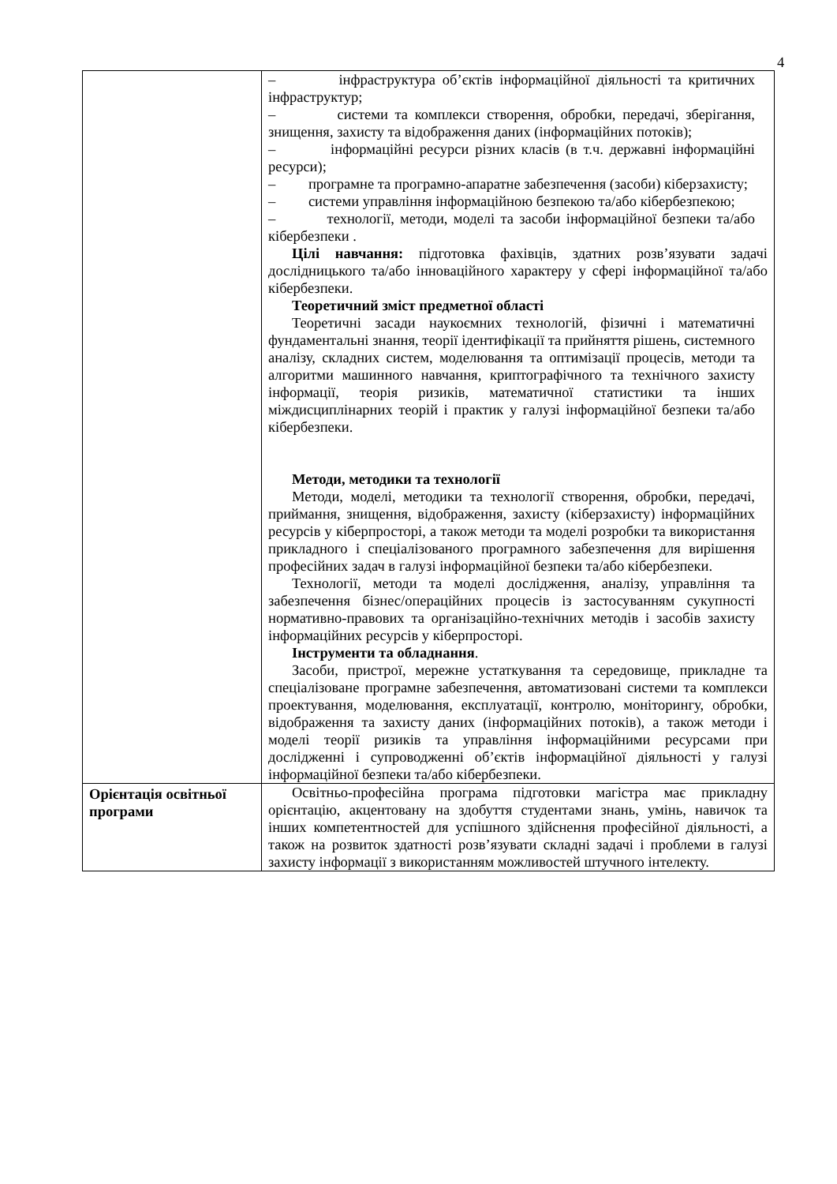4
| | – інфраструктура об’єктів інформаційної діяльності та критичних інфраструктур; – системи та комплекси створення, обробки, передачі, зберігання, знищення, захисту та відображення даних (інформаційних потоків); – інформаційні ресурси різних класів (в т.ч. державні інформаційні ресурси); – програмне та програмно-апаратне забезпечення (засоби) кіберзахисту; – системи управління інформаційною безпекою та/або кібербезпекою; – технології, методи, моделі та засоби інформаційної безпеки та/або кібербезпеки . Цілі навчання: підготовка фахівців, здатних розв’язувати задачі дослідницького та/або інноваційного характеру у сфері інформаційної та/або кібербезпеки. Теоретичний зміст предметної області Теоретичні засади наукоємних технологій, фізичні і математичні фундаментальні знання, теорії ідентифікації та прийняття рішень, системного аналізу, складних систем, моделювання та оптимізації процесів, методи та алгоритми машинного навчання, криптографічного та технічного захисту інформації, теорія ризиків, математичної статистики та інших міждисциплінарних теорій і практик у галузі інформаційної безпеки та/або кібербезпеки. Методи, методики та технології Методи, моделі, методики та технології створення, обробки, передачі, приймання, знищення, відображення, захисту (кіберзахисту) інформаційних ресурсів у кіберпросторі, а також методи та моделі розробки та використання прикладного і спеціалізованого програмного забезпечення для вирішення професійних задач в галузі інформаційної безпеки та/або кібербезпеки. Технології, методи та моделі дослідження, аналізу, управління та забезпечення бізнес/операційних процесів із застосуванням сукупності нормативно-правових та організаційно-технічних методів і засобів захисту інформаційних ресурсів у кіберпросторі. Інструменти та обладнання . Засоби, пристрої, мережне устаткування та середовище, прикладне та спеціалізоване програмне забезпечення, автоматизовані системи та комплекси проектування, моделювання, експлуатації, контролю, моніторингу, обробки, відображення та захисту даних (інформаційних потоків), а також методи і моделі теорії ризиків та управління інформаційними ресурсами при дослідженні і супроводженні об’єктів інформаційної діяльності у галузі інформаційної безпеки та/або кібербезпеки. |
| Орієнтація освітньої програми | Освітньо-професійна програма підготовки магістра має прикладну орієнтацію, акцентовану на здобуття студентами знань, умінь, навичок та інших компетентностей для успішного здійснення професійної діяльності, а також на розвиток здатності розв’язувати складні задачі і проблеми в галузі захисту інформації з використанням можливостей штучного інтелекту. |